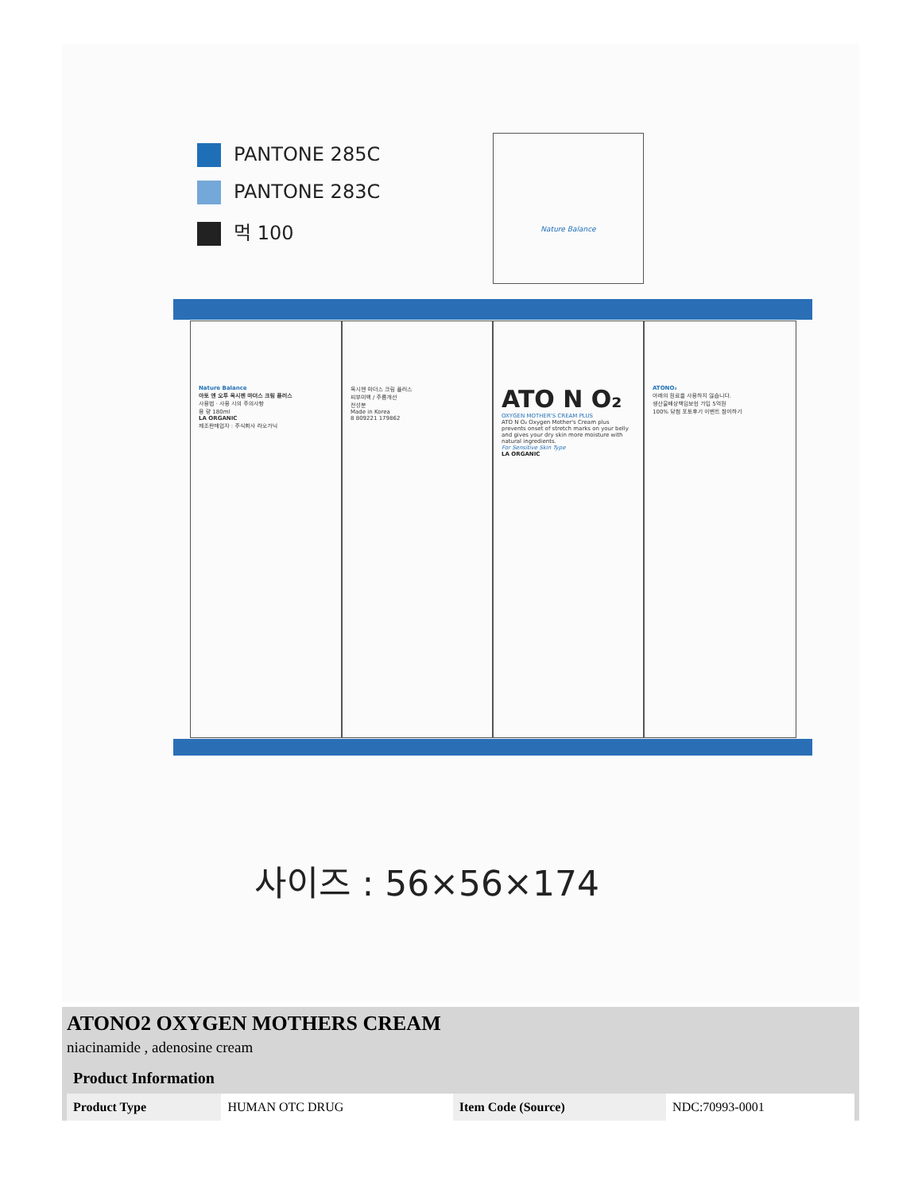PANTONE 285C
PANTONE 283C
먹 100
Nature Balance
Nature Balance
아토 엔 오투 옥시젠 마더스 크림 플러스
사용법 · 사용 시의 주의사항
용 량 180ml
LA ORGANIC
제조판매업자 : 주식회사 라오가닉
옥시젠 마더스 크림 플러스
피부미백 / 주름개선
전성분
Made in Korea
8 809221 179862
ATO N O₂
OXYGEN MOTHER'S CREAM PLUS
ATO N O₂ Oxygen Mother's Cream plus prevents onset of stretch marks on your belly and gives your dry skin more moisture with natural ingredients.
For Sensitive Skin Type
LA ORGANIC
ATONO₂
아래의 원료를 사용하지 않습니다.
생산물배상책임보험 가입 5억원
100% 당첨 포토후기 이벤트 참여하기
사이즈 : 56×56×174
ATONO2 OXYGEN MOTHERS CREAM
niacinamide , adenosine cream
| Product Information | | | |
| --- | --- | --- | --- |
| Product Type | HUMAN OTC DRUG | Item Code (Source) | NDC:70993-0001 |